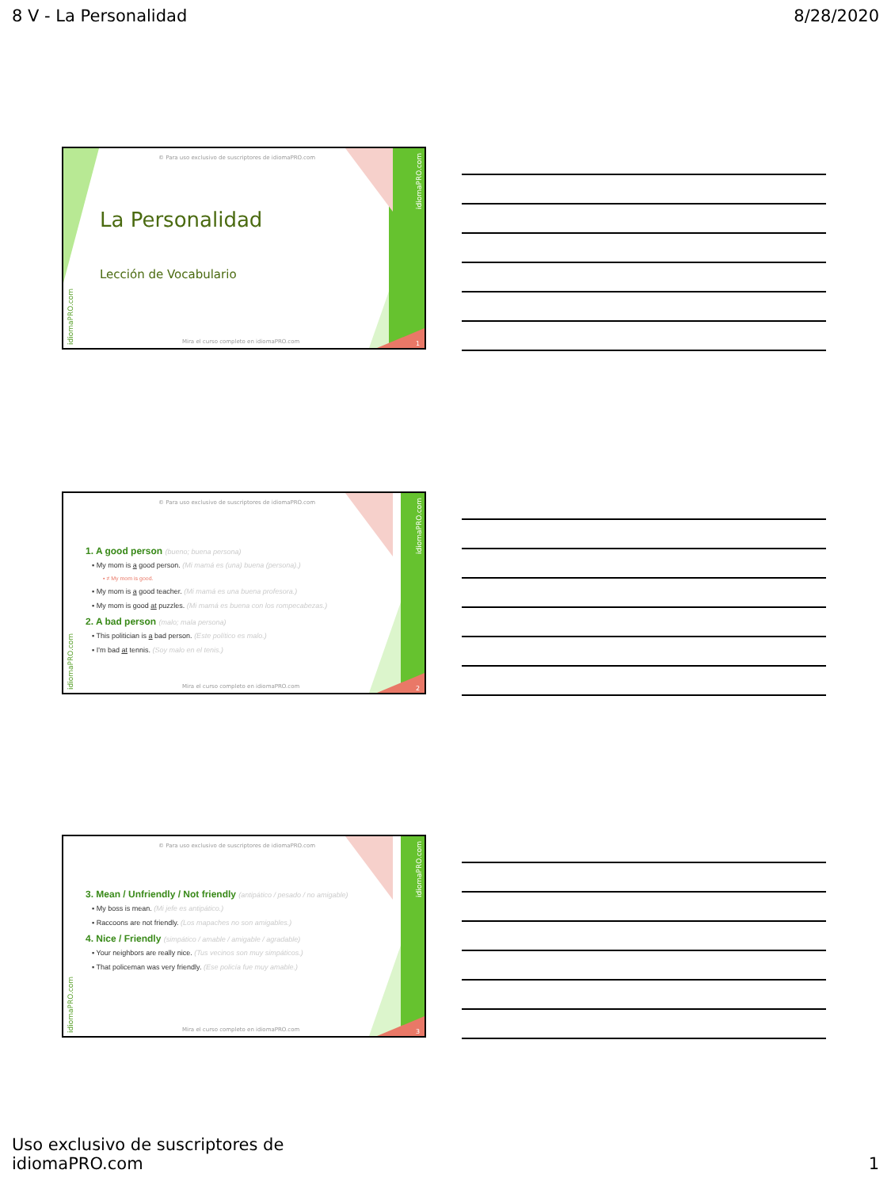8 V - La Personalidad 8/28/2020
© Para uso exclusivo de suscriptores de idiomaPRO.com
idiomaPRO.com
idiomaPRO.com
La Personalidad
Lección de Vocabulario
Mira el curso completo en idiomaPRO.com
1
© Para uso exclusivo de suscriptores de idiomaPRO.com
idiomaPRO.com
idiomaPRO.com
1. A good person (bueno; buena persona)
▪ My mom is a good person. (Mi mamá es (una) buena (persona).)
▪ ≠ My mom is good.
▪ My mom is a good teacher. (Mi mamá es una buena profesora.)
▪ My mom is good at puzzles. (Mi mamá es buena con los rompecabezas.)
2. A bad person (malo; mala persona)
▪ This politician is a bad person. (Este político es malo.)
▪ I'm bad at tennis. (Soy malo en el tenis.)
Mira el curso completo en idiomaPRO.com
2
© Para uso exclusivo de suscriptores de idiomaPRO.com
idiomaPRO.com
idiomaPRO.com
3. Mean / Unfriendly / Not friendly (antipático / pesado / no amigable)
▪ My boss is mean. (Mi jefe es antipático.)
▪ Raccoons are not friendly. (Los mapaches no son amigables.)
4. Nice / Friendly (simpático / amable / amigable / agradable)
▪ Your neighbors are really nice. (Tus vecinos son muy simpáticos.)
▪ That policeman was very friendly. (Ese policía fue muy amable.)
Mira el curso completo en idiomaPRO.com
3
Uso exclusivo de suscriptores de
idiomaPRO.com 1